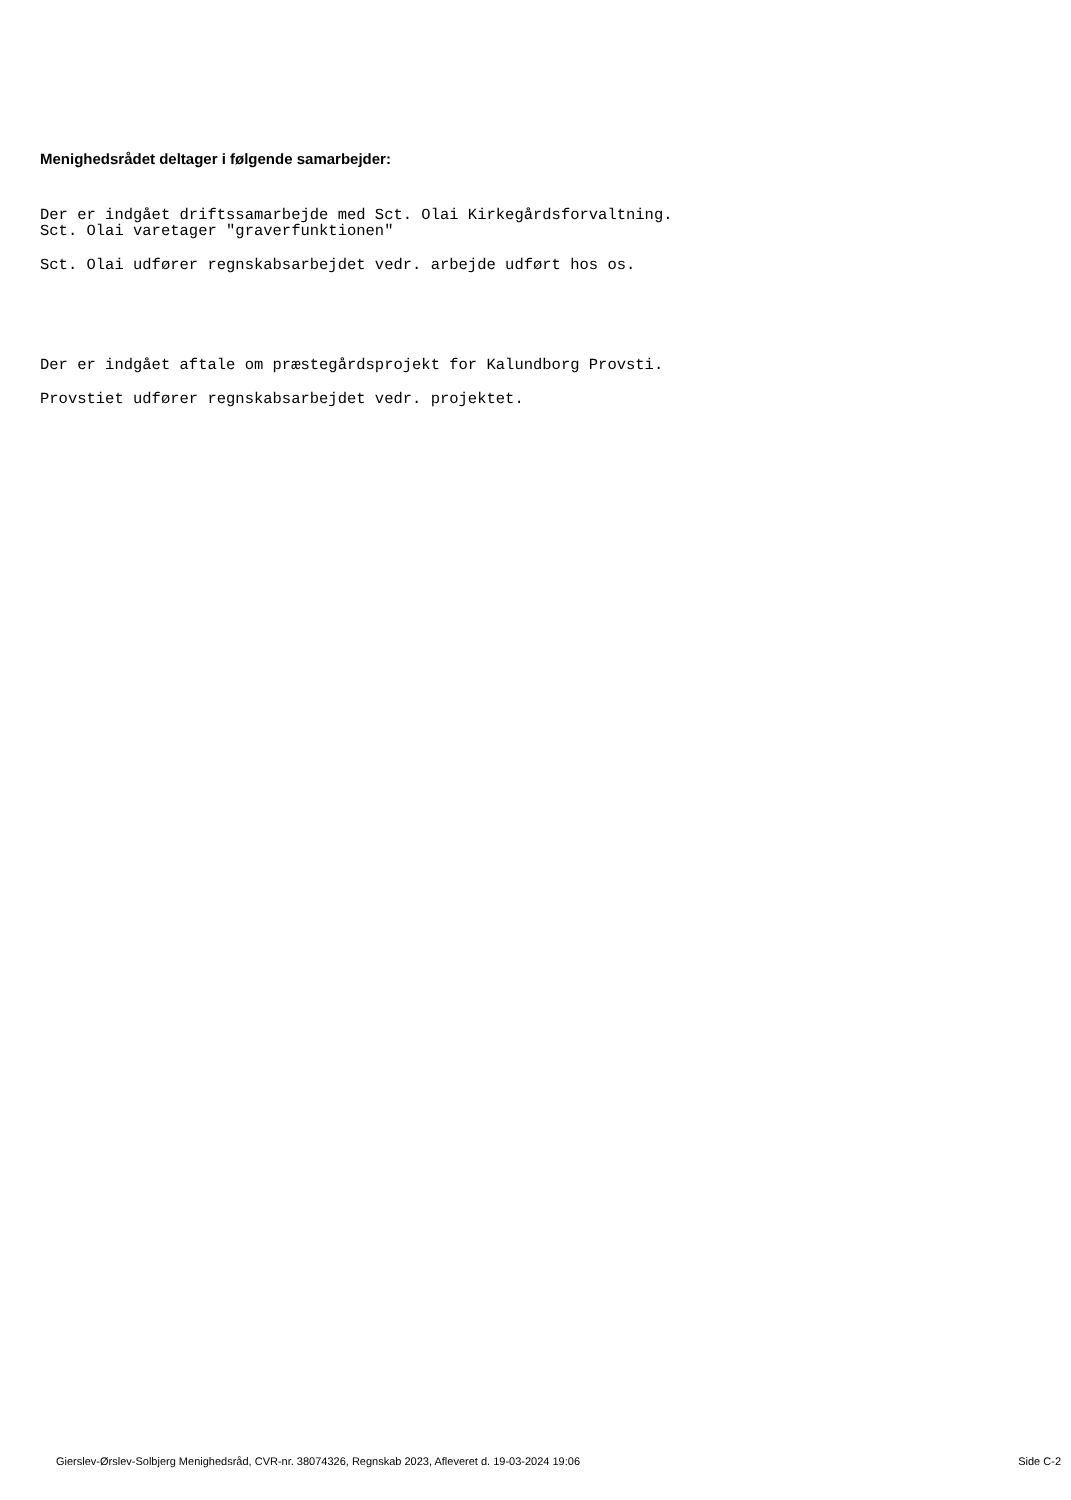Menighedsrådet deltager i følgende samarbejder:
Der er indgået driftssamarbejde med Sct. Olai Kirkegårdsforvaltning.
Sct. Olai varetager "graverfunktionen"
Sct. Olai udfører regnskabsarbejdet vedr. arbejde udført hos os.
Der er indgået aftale om præstegårdsprojekt for Kalundborg Provsti.
Provstiet udfører regnskabsarbejdet vedr. projektet.
Gierslev-Ørslev-Solbjerg Menighedsråd, CVR-nr. 38074326, Regnskab 2023, Afleveret d. 19-03-2024 19:06 Side C-2